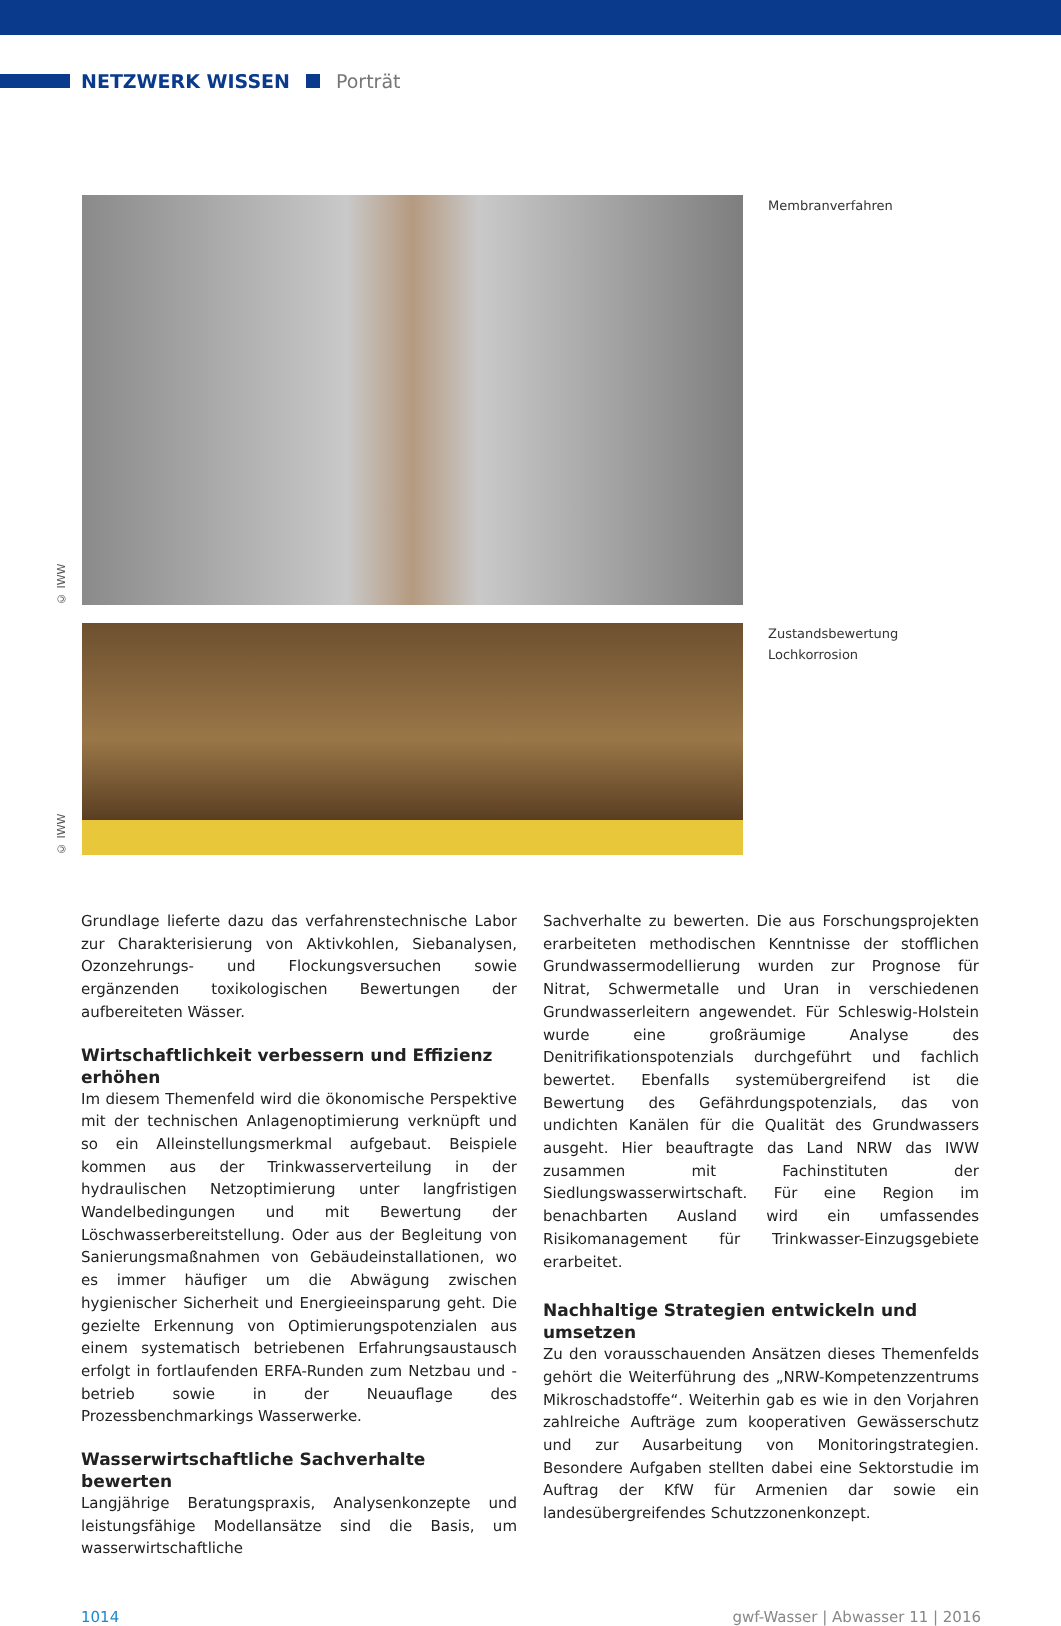NETZWERK WISSEN Porträt
© IWW
Membranverfahren
© IWW
Zustandsbewertung
Lochkorrosion
Grundlage lieferte dazu das verfahrenstechnische Labor zur Charakterisierung von Aktivkohlen, Siebanalysen, Ozonzehrungs- und Flockungsversuchen sowie ergänzenden toxikologischen Bewertungen der aufbereiteten Wässer.
Wirtschaftlichkeit verbessern und Effizienz erhöhen
Im diesem Themenfeld wird die ökonomische Perspektive mit der technischen Anlagenoptimierung verknüpft und so ein Alleinstellungsmerkmal aufgebaut. Beispiele kommen aus der Trinkwasserverteilung in der hydraulischen Netzoptimierung unter langfristigen Wandelbedingungen und mit Bewertung der Löschwasserbereitstellung. Oder aus der Begleitung von Sanierungsmaßnahmen von Gebäudeinstallationen, wo es immer häufiger um die Abwägung zwischen hygienischer Sicherheit und Energieeinsparung geht. Die gezielte Erkennung von Optimierungspotenzialen aus einem systematisch betriebenen Erfahrungsaustausch erfolgt in fortlaufenden ERFA-Runden zum Netzbau und -betrieb sowie in der Neuauflage des Prozessbenchmarkings Wasserwerke.
Wasserwirtschaftliche Sachverhalte bewerten
Langjährige Beratungspraxis, Analysenkonzepte und leistungsfähige Modellansätze sind die Basis, um wasserwirtschaftliche
Sachverhalte zu bewerten. Die aus Forschungsprojekten erarbeiteten methodischen Kenntnisse der stofflichen Grundwassermodellierung wurden zur Prognose für Nitrat, Schwermetalle und Uran in verschiedenen Grundwasserleitern angewendet. Für Schleswig-Holstein wurde eine großräumige Analyse des Denitrifikationspotenzials durchgeführt und fachlich bewertet. Ebenfalls systemübergreifend ist die Bewertung des Gefährdungspotenzials, das von undichten Kanälen für die Qualität des Grundwassers ausgeht. Hier beauftragte das Land NRW das IWW zusammen mit Fachinstituten der Siedlungswasserwirtschaft. Für eine Region im benachbarten Ausland wird ein umfassendes Risikomanagement für Trinkwasser-Einzugsgebiete erarbeitet.
Nachhaltige Strategien entwickeln und umsetzen
Zu den vorausschauenden Ansätzen dieses Themenfelds gehört die Weiterführung des „NRW-Kompetenzzentrums Mikroschadstoffe“. Weiterhin gab es wie in den Vorjahren zahlreiche Aufträge zum kooperativen Gewässerschutz und zur Ausarbeitung von Monitoringstrategien. Besondere Aufgaben stellten dabei eine Sektorstudie im Auftrag der KfW für Armenien dar sowie ein landesübergreifendes Schutzzonenkonzept.
1014 gwf-Wasser | Abwasser 11 | 2016